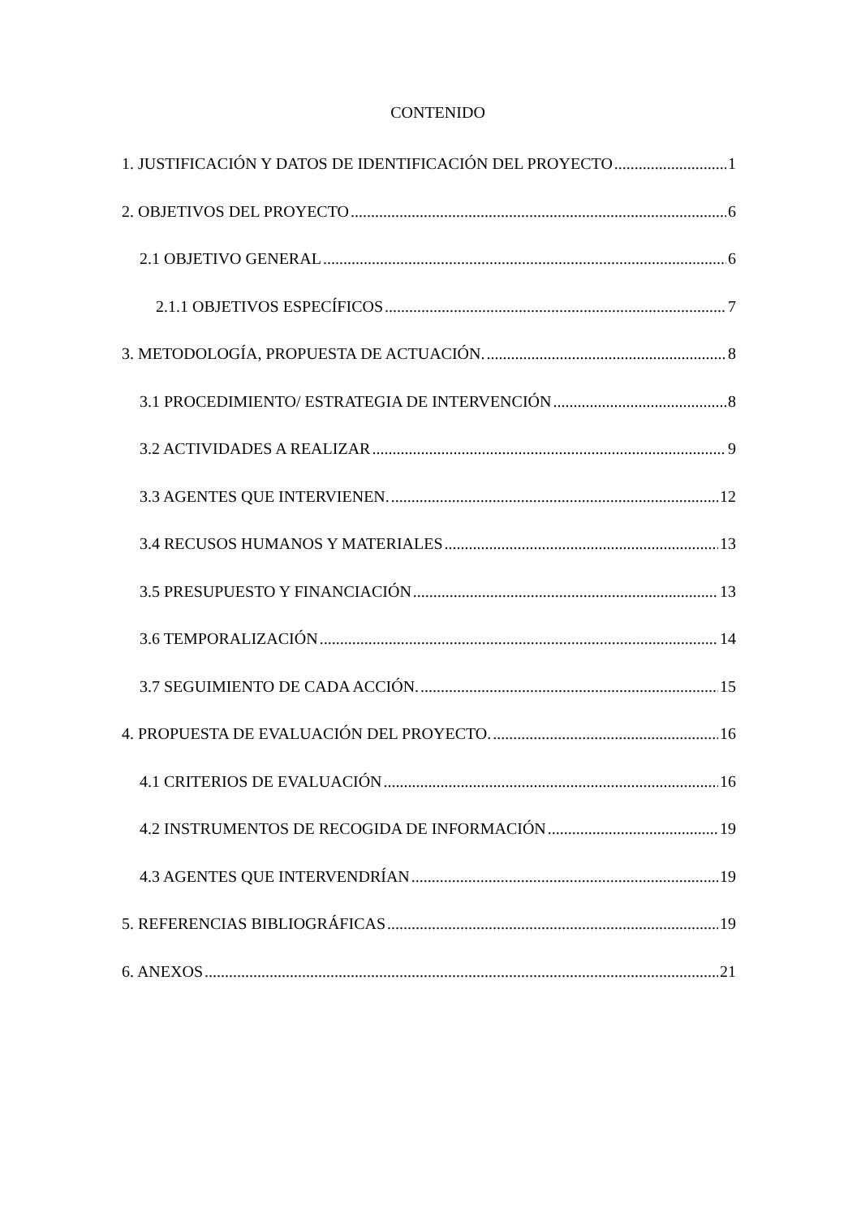CONTENIDO
1. JUSTIFICACIÓN Y DATOS DE IDENTIFICACIÓN DEL PROYECTO 1
2. OBJETIVOS DEL PROYECTO 6
2.1 OBJETIVO GENERAL 6
2.1.1 OBJETIVOS ESPECÍFICOS 7
3. METODOLOGÍA, PROPUESTA DE ACTUACIÓN. 8
3.1 PROCEDIMIENTO/ ESTRATEGIA DE INTERVENCIÓN 8
3.2 ACTIVIDADES A REALIZAR 9
3.3 AGENTES QUE INTERVIENEN. 12
3.4 RECUSOS HUMANOS Y MATERIALES 13
3.5 PRESUPUESTO Y FINANCIACIÓN 13
3.6 TEMPORALIZACIÓN 14
3.7 SEGUIMIENTO DE CADA ACCIÓN. 15
4. PROPUESTA DE EVALUACIÓN DEL PROYECTO. 16
4.1 CRITERIOS DE EVALUACIÓN 16
4.2 INSTRUMENTOS DE RECOGIDA DE INFORMACIÓN 19
4.3 AGENTES QUE INTERVENDRÍAN 19
5. REFERENCIAS BIBLIOGRÁFICAS 19
6. ANEXOS 21